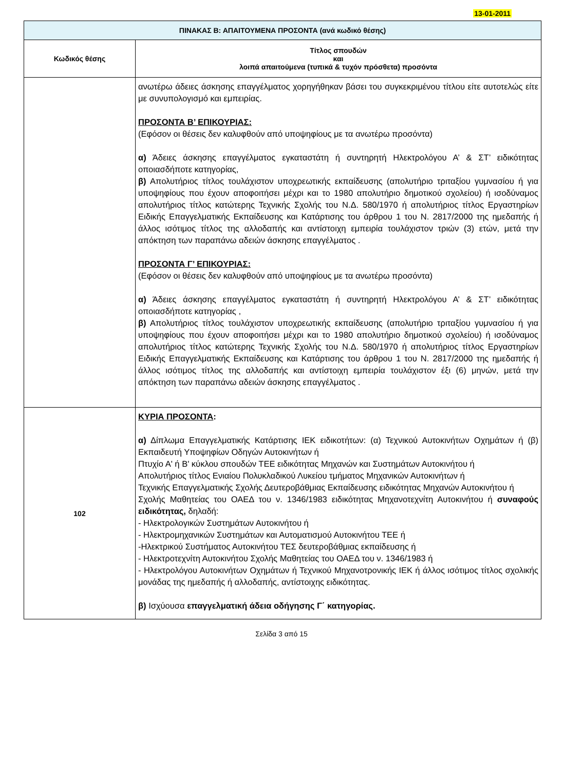13-01-2011
| ΠΙΝΑΚΑΣ Β: ΑΠΑΙΤΟΥΜΕΝΑ ΠΡΟΣΟΝΤΑ (ανά κωδικό θέσης) | |
| Κωδικός θέσης | Τίτλος σπουδών και λοιπά απαιτούμενα (τυπικά & τυχόν πρόσθετα) προσόντα |
| | ανωτέρω άδειες άσκησης επαγγέλματος χορηγήθηκαν βάσει του συγκεκριμένου τίτλου είτε αυτοτελώς είτε με συνυπολογισμό και εμπειρίας. ΠΡΟΣΟΝΤΑ Β’ ΕΠΙΚΟΥΡΙΑΣ: (Εφόσον οι θέσεις δεν καλυφθούν από υποψηφίους με τα ανωτέρω προσόντα) α) Άδειες άσκησης επαγγέλματος εγκαταστάτη ή συντηρητή Ηλεκτρολόγου Α’ & ΣΤ’ ειδικότητας οποιασδήποτε κατηγορίας, β) Απολυτήριος τίτλος τουλάχιστον υποχρεωτικής εκπαίδευσης (απολυτήριο τριταξίου γυμνασίου ή για υποψηφίους που έχουν αποφοιτήσει μέχρι και το 1980 απολυτήριο δημοτικού σχολείου) ή ισοδύναμος απολυτήριος τίτλος κατώτερης Τεχνικής Σχολής του Ν.Δ. 580/1970 ή απολυτήριος τίτλος Εργαστηρίων Ειδικής Επαγγελματικής Εκπαίδευσης και Κατάρτισης του άρθρου 1 του Ν. 2817/2000 της ημεδαπής ή άλλος ισότιμος τίτλος της αλλοδαπής και αντίστοιχη εμπειρία τουλάχιστον τριών (3) ετών, μετά την απόκτηση των παραπάνω αδειών άσκησης επαγγέλματος . ΠΡΟΣΟΝΤΑ Γ’ ΕΠΙΚΟΥΡΙΑΣ: (Εφόσον οι θέσεις δεν καλυφθούν από υποψηφίους με τα ανωτέρω προσόντα) α) Άδειες άσκησης επαγγέλματος εγκαταστάτη ή συντηρητή Ηλεκτρολόγου Α’ & ΣΤ’ ειδικότητας οποιασδήποτε κατηγορίας , β) Απολυτήριος τίτλος τουλάχιστον υποχρεωτικής εκπαίδευσης (απολυτήριο τριταξίου γυμνασίου ή για υποψηφίους που έχουν αποφοιτήσει μέχρι και το 1980 απολυτήριο δημοτικού σχολείου) ή ισοδύναμος απολυτήριος τίτλος κατώτερης Τεχνικής Σχολής του Ν.Δ. 580/1970 ή απολυτήριος τίτλος Εργαστηρίων Ειδικής Επαγγελματικής Εκπαίδευσης και Κατάρτισης του άρθρου 1 του Ν. 2817/2000 της ημεδαπής ή άλλος ισότιμος τίτλος της αλλοδαπής και αντίστοιχη εμπειρία τουλάχιστον έξι (6) μηνών, μετά την απόκτηση των παραπάνω αδειών άσκησης επαγγέλματος . |
| 102 | ΚΥΡΙΑ ΠΡΟΣΟΝΤΑ : α) Δίπλωμα Επαγγελματικής Κατάρτισης ΙΕΚ ειδικοτήτων: (α) Τεχνικού Αυτοκινήτων Οχημάτων ή (β) Εκπαιδευτή Υποψηφίων Οδηγών Αυτοκινήτων ή Πτυχίο Α' ή Β' κύκλου σπουδών ΤΕΕ ειδικότητας Μηχανών και Συστημάτων Αυτοκινήτου ή Απολυτήριος τίτλος Ενιαίου Πολυκλαδικού Λυκείου τμήματος Μηχανικών Αυτοκινήτων ή Τεχνικής Επαγγελματικής Σχολής Δευτεροβάθμιας Εκπαίδευσης ειδικότητας Μηχανών Αυτοκινήτου ή Σχολής Μαθητείας του ΟΑΕΔ του ν. 1346/1983 ειδικότητας Μηχανοτεχνίτη Αυτοκινήτου ή συναφούς ειδικότητας, δηλαδή: - Ηλεκτρολογικών Συστημάτων Αυτοκινήτου ή - Ηλεκτρομηχανικών Συστημάτων και Αυτοματισμού Αυτοκινήτου ΤΕΕ ή -Ηλεκτρικού Συστήματος Αυτοκινήτου ΤΕΣ δευτεροβάθμιας εκπαίδευσης ή - Ηλεκτροτεχνίτη Αυτοκινήτου Σχολής Μαθητείας του ΟΑΕΔ του ν. 1346/1983 ή - Ηλεκτρολόγου Αυτοκινήτων Οχημάτων ή Τεχνικού Μηχανοτρονικής ΙΕΚ ή άλλος ισότιμος τίτλος σχολικής μονάδας της ημεδαπής ή αλλοδαπής, αντίστοιχης ειδικότητας. β) Ισχύουσα επαγγελματική άδεια οδήγησης Γ΄ κατηγορίας. |
Σελίδα 3 από 15